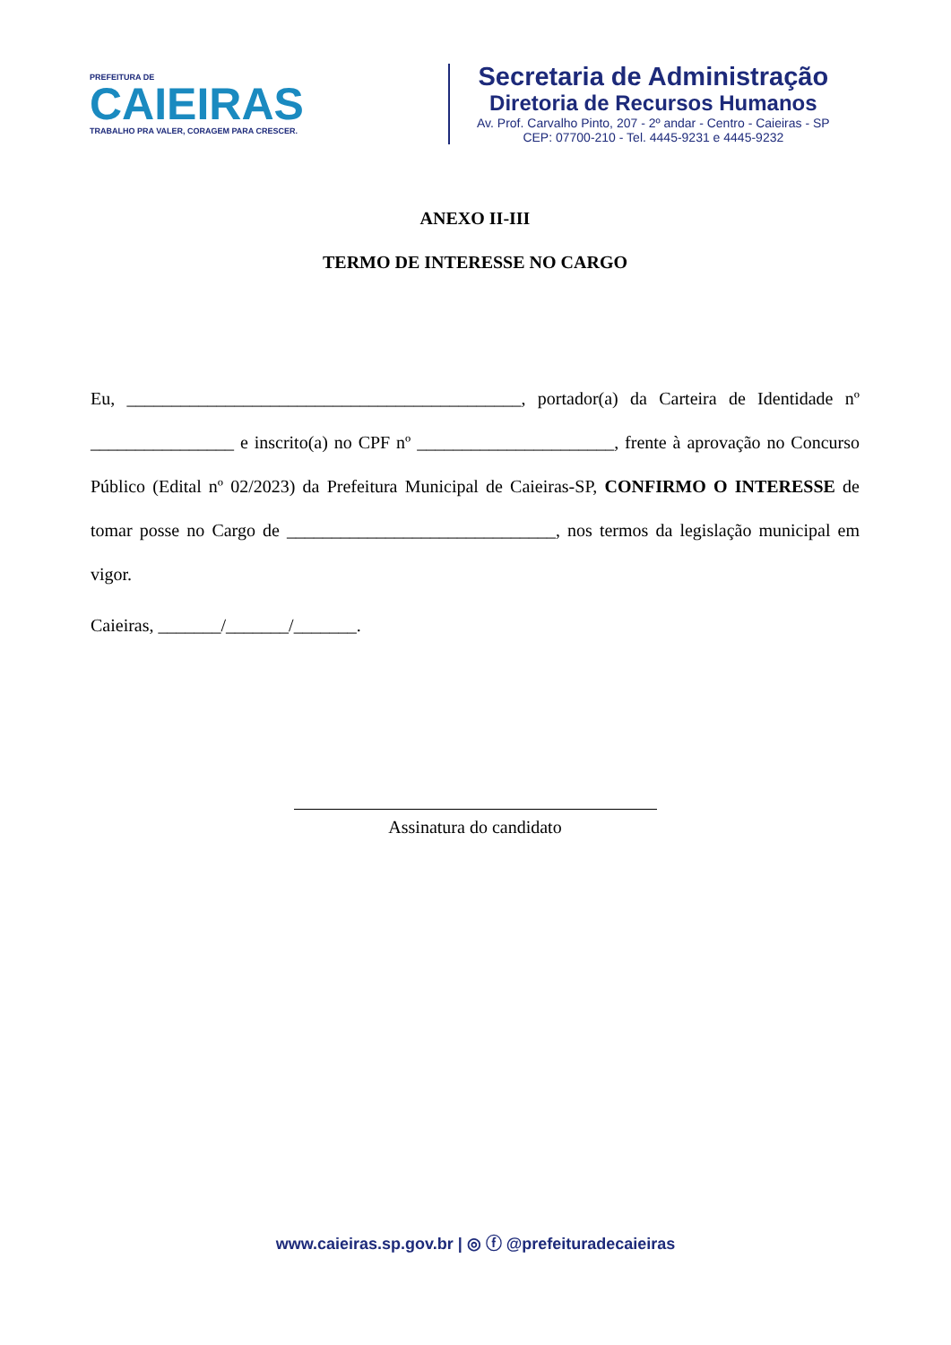PREFEITURA DE
CAIEIRAS
TRABALHO PRA VALER, CORAGEM PARA CRESCER.
Secretaria de Administração
Diretoria de Recursos Humanos
Av. Prof. Carvalho Pinto, 207 - 2º andar - Centro - Caieiras - SP
CEP: 07700-210 - Tel. 4445-9231 e 4445-9232
ANEXO II-III
TERMO DE INTERESSE NO CARGO
Eu, ____________________________________________, portador(a) da Carteira de Identidade nº ________________ e inscrito(a) no CPF nº ______________________, frente à aprovação no Concurso Público (Edital nº 02/2023) da Prefeitura Municipal de Caieiras-SP, CONFIRMO O INTERESSE de tomar posse no Cargo de ______________________________, nos termos da legislação municipal em vigor.
Caieiras, _______/_______/_______.
Assinatura do candidato
www.caieiras.sp.gov.br | ◎ ⓕ @prefeituradecaieiras